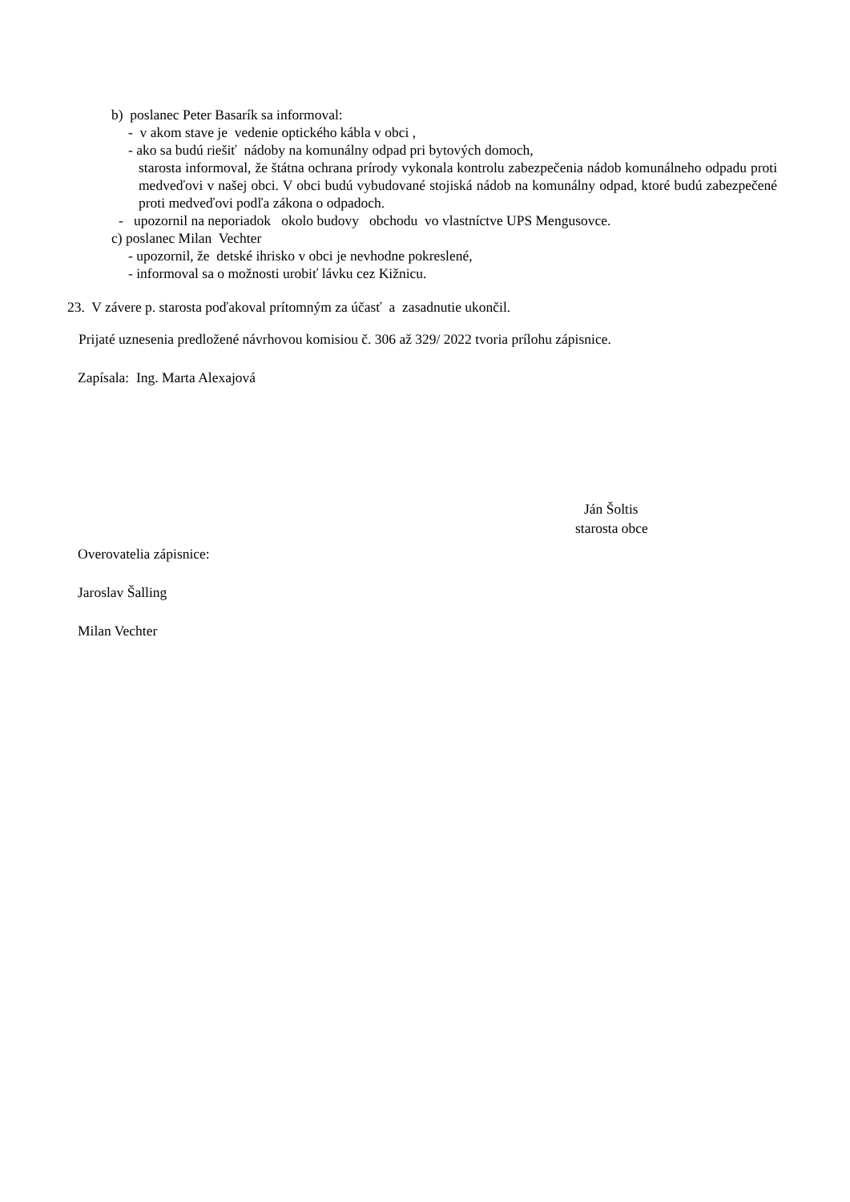b) poslanec Peter Basarík sa informoval:
- v akom stave je vedenie optického kábla v obci ,
- ako sa budú riešiť nádoby na komunálny odpad pri bytových domoch,
starosta informoval, že štátna ochrana prírody vykonala kontrolu zabezpečenia nádob komunálneho odpadu proti medveďovi v našej obci. V obci budú vybudované stojiská nádob na komunálny odpad, ktoré budú zabezpečené proti medveďovi podľa zákona o odpadoch.
- upozornil na neporiadok okolo budovy obchodu vo vlastníctve UPS Mengusovce.
c) poslanec Milan Vechter
- upozornil, že detské ihrisko v obci je nevhodne pokreslené,
- informoval sa o možnosti urobiť lávku cez Kižnicu.
23. V závere p. starosta poďakoval prítomným za účasť a zasadnutie ukončil.
Prijaté uznesenia predložené návrhovou komisiou č. 306 až 329/ 2022 tvoria prílohu zápisnice.
Zapísala: Ing. Marta Alexajová
Ján Šoltis
starosta obce
Overovatelia zápisnice:
Jaroslav Šalling
Milan Vechter